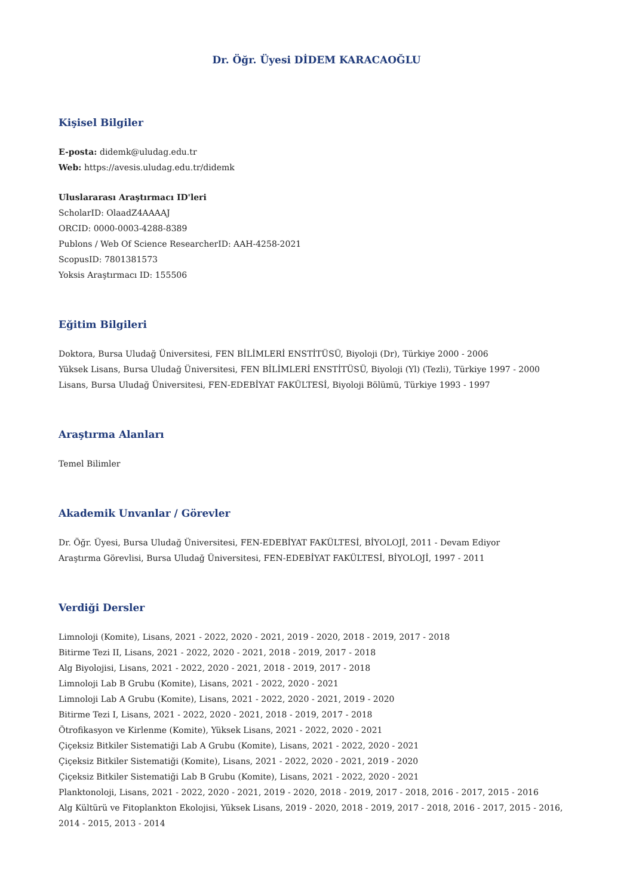Dr. Öğr. Üyesi DİDEM KARACAOĞLU
Kişisel Bilgiler
E-posta: didemk@uludag.edu.tr
Web: https://avesis.uludag.edu.tr/didemk
Uluslararası Araştırmacı ID'leri
ScholarID: OlaadZ4AAAAJ
ORCID: 0000-0003-4288-8389
Publons / Web Of Science ResearcherID: AAH-4258-2021
ScopusID: 7801381573
Yoksis Araştırmacı ID: 155506
Eğitim Bilgileri
Doktora, Bursa Uludağ Üniversitesi, FEN BİLİMLERİ ENSTİTÜSÜ, Biyoloji (Dr), Türkiye 2000 - 2006
Yüksek Lisans, Bursa Uludağ Üniversitesi, FEN BİLİMLERİ ENSTİTÜSÜ, Biyoloji (Yl) (Tezli), Türkiye 1997 - 2000
Lisans, Bursa Uludağ Üniversitesi, FEN-EDEBİYAT FAKÜLTESİ, Biyoloji Bölümü, Türkiye 1993 - 1997
Araştırma Alanları
Temel Bilimler
Akademik Unvanlar / Görevler
Dr. Öğr. Üyesi, Bursa Uludağ Üniversitesi, FEN-EDEBİYAT FAKÜLTESİ, BİYOLOJİ, 2011 - Devam Ediyor
Araştırma Görevlisi, Bursa Uludağ Üniversitesi, FEN-EDEBİYAT FAKÜLTESİ, BİYOLOJİ, 1997 - 2011
Verdiği Dersler
Limnoloji (Komite), Lisans, 2021 - 2022, 2020 - 2021, 2019 - 2020, 2018 - 2019, 2017 - 2018
Bitirme Tezi II, Lisans, 2021 - 2022, 2020 - 2021, 2018 - 2019, 2017 - 2018
Alg Biyolojisi, Lisans, 2021 - 2022, 2020 - 2021, 2018 - 2019, 2017 - 2018
Limnoloji Lab B Grubu (Komite), Lisans, 2021 - 2022, 2020 - 2021
Limnoloji Lab A Grubu (Komite), Lisans, 2021 - 2022, 2020 - 2021, 2019 - 2020
Bitirme Tezi I, Lisans, 2021 - 2022, 2020 - 2021, 2018 - 2019, 2017 - 2018
Ötrofikasyon ve Kirlenme (Komite), Yüksek Lisans, 2021 - 2022, 2020 - 2021
Çiçeksiz Bitkiler Sistematiği Lab A Grubu (Komite), Lisans, 2021 - 2022, 2020 - 2021
Çiçeksiz Bitkiler Sistematiği (Komite), Lisans, 2021 - 2022, 2020 - 2021, 2019 - 2020
Çiçeksiz Bitkiler Sistematiği Lab B Grubu (Komite), Lisans, 2021 - 2022, 2020 - 2021
Planktonoloji, Lisans, 2021 - 2022, 2020 - 2021, 2019 - 2020, 2018 - 2019, 2017 - 2018, 2016 - 2017, 2015 - 2016
Alg Kültürü ve Fitoplankton Ekolojisi, Yüksek Lisans, 2019 - 2020, 2018 - 2019, 2017 - 2018, 2016 - 2017, 2015 - 2016, 2014 - 2015, 2013 - 2014